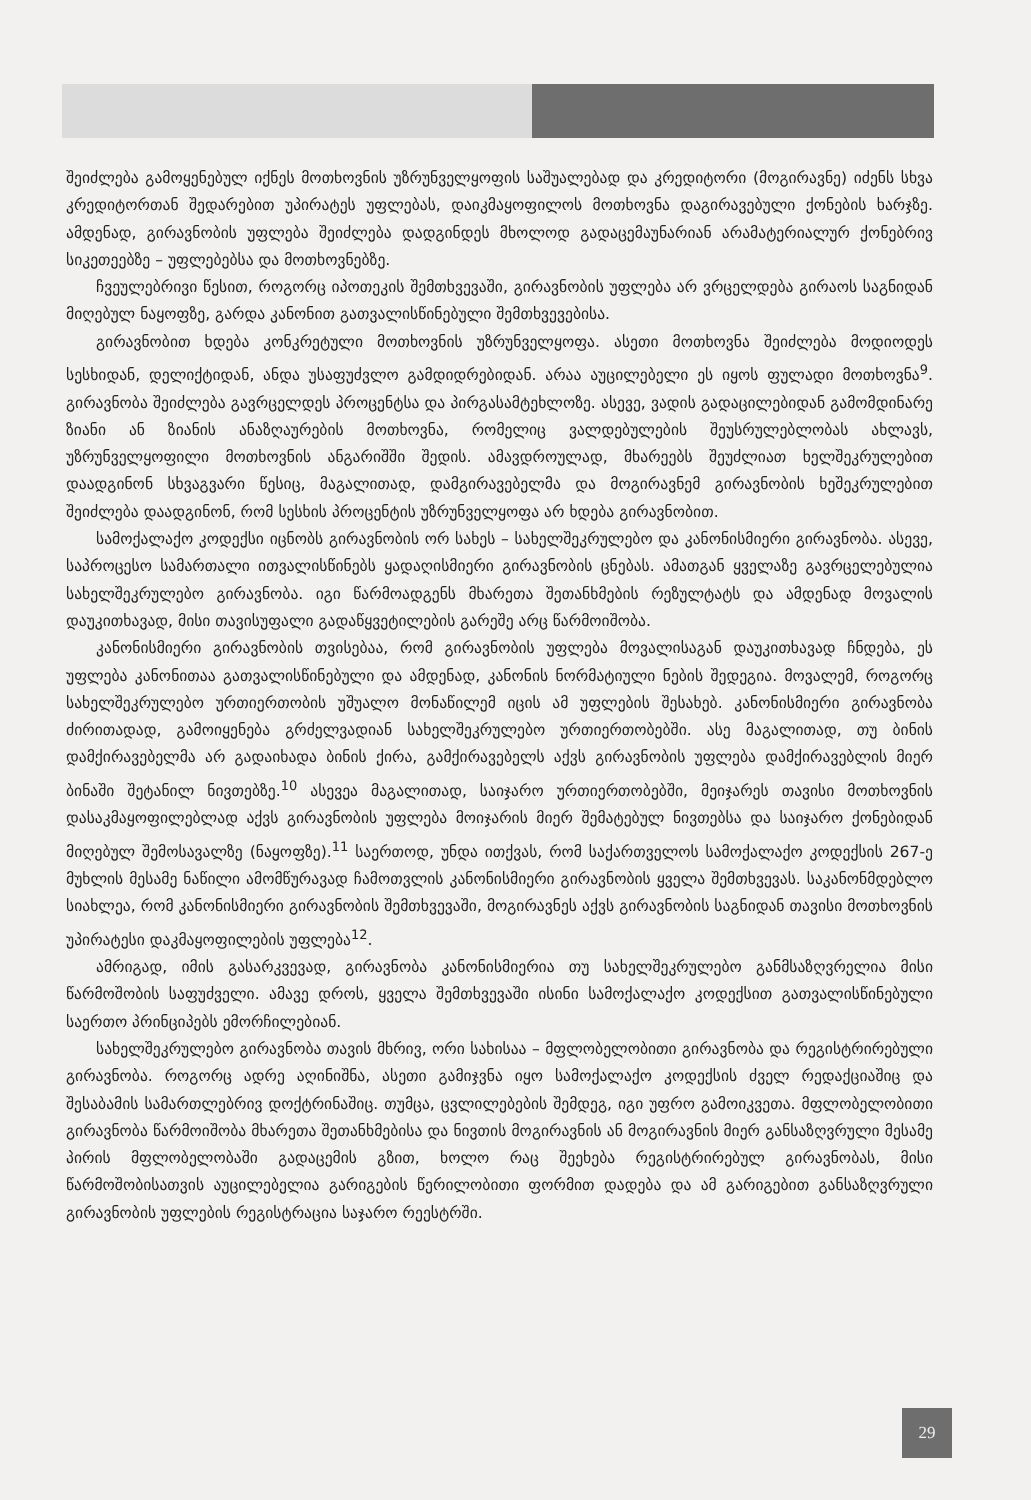შეიძლება გამოყენებულ იქნეს მოთხოვნის უზრუნველყოფის საშუალებად და კრედიტორი (მოგირავნე) იძენს სხვა კრედიტორთან შედარებით უპირატეს უფლებას, დაიკმაყოფილოს მოთხოვნა დაგირავებული ქონების ხარჯზე. ამდენად, გირავნობის უფლება შეიძლება დადგინდეს მხოლოდ გადაცემაუნარიან არამატერიალურ ქონებრივ სიკეთეებზე – უფლებებსა და მოთხოვნებზე.
ჩვეულებრივი წესით, როგორც იპოთეკის შემთხვევაში, გირავნობის უფლება არ ვრცელდება გირაოს საგნიდან მიღებულ ნაყოფზე, გარდა კანონით გათვალისწინებული შემთხვევებისა.
გირავნობით ხდება კონკრეტული მოთხოვნის უზრუნველყოფა. ასეთი მოთხოვნა შეიძლება მოდიოდეს სესხიდან, დელიქტიდან, ანდა უსაფუძვლო გამდიდრებიდან. არაა აუცილებელი ეს იყოს ფულადი მოთხოვნა<sup>9</sup>. გირავნობა შეიძლება გავრცელდეს პროცენტსა და პირგასამტეხლოზე. ასევე, ვადის გადაცილებიდან გამომდინარე ზიანი ან ზიანის ანაზღაურების მოთხოვნა, რომელიც ვალდებულების შეუსრულებლობას ახლავს, უზრუნველყოფილი მოთხოვნის ანგარიშში შედის. ამავდროულად, მხარეებს შეუძლიათ ხელშეკრულებით დაადგინონ სხვაგვარი წესიც, მაგალითად, დამგირავებელმა და მოგირავნემ გირავნობის ხეშეკრულებით შეიძლება დაადგინონ, რომ სესხის პროცენტის უზრუნველყოფა არ ხდება გირავნობით.
სამოქალაქო კოდექსი იცნობს გირავნობის ორ სახეს – სახელშეკრულებო და კანონისმიერი გირავნობა. ასევე, საპროცესო სამართალი ითვალისწინებს ყადაღისმიერი გირავნობის ცნებას. ამათგან ყველაზე გავრცელებულია სახელშეკრულებო გირავნობა. იგი წარმოადგენს მხარეთა შეთანხმების რეზულტატს და ამდენად მოვალის დაუკითხავად, მისი თავისუფალი გადაწყვეტილების გარეშე არც წარმოიშობა.
კანონისმიერი გირავნობის თვისებაა, რომ გირავნობის უფლება მოვალისაგან დაუკითხავად ჩნდება, ეს უფლება კანონითაა გათვალისწინებული და ამდენად, კანონის ნორმატიული ნების შედეგია. მოვალემ, როგორც სახელშეკრულებო ურთიერთობის უშუალო მონაწილემ იცის ამ უფლების შესახებ. კანონისმიერი გირავნობა ძირითადად, გამოიყენება გრძელვადიან სახელშეკრულებო ურთიერთობებში. ასე მაგალითად, თუ ბინის დამქირავებელმა არ გადაიხადა ბინის ქირა, გამქირავებელს აქვს გირავნობის უფლება დამქირავებლის მიერ ბინაში შეტანილ ნივთებზე.<sup>10</sup> ასევეა მაგალითად, საიჯარო ურთიერთობებში, მეიჯარეს თავისი მოთხოვნის დასაკმაყოფილებლად აქვს გირავნობის უფლება მოიჯარის მიერ შემატებულ ნივთებსა და საიჯარო ქონებიდან მიღებულ შემოსავალზე (ნაყოფზე).<sup>11</sup> საერთოდ, უნდა ითქვას, რომ საქართველოს სამოქალაქო კოდექსის 267-ე მუხლის მესამე ნაწილი ამომწურავად ჩამოთვლის კანონისმიერი გირავნობის ყველა შემთხვევას. საკანონმდებლო სიახლეა, რომ კანონისმიერი გირავნობის შემთხვევაში, მოგირავნეს აქვს გირავნობის საგნიდან თავისი მოთხოვნის უპირატესი დაკმაყოფილების უფლება<sup>12</sup>.
ამრიგად, იმის გასარკვევად, გირავნობა კანონისმიერია თუ სახელშეკრულებო განმსაზღვრელია მისი წარმოშობის საფუძველი. ამავე დროს, ყველა შემთხვევაში ისინი სამოქალაქო კოდექსით გათვალისწინებული საერთო პრინციპებს ემორჩილებიან.
სახელშეკრულებო გირავნობა თავის მხრივ, ორი სახისაა – მფლობელობითი გირავნობა და რეგისტრირებული გირავნობა. როგორც ადრე აღინიშნა, ასეთი გამიჯვნა იყო სამოქალაქო კოდექსის ძველ რედაქციაშიც და შესაბამის სამართლებრივ დოქტრინაშიც. თუმცა, ცვლილებების შემდეგ, იგი უფრო გამოიკვეთა. მფლობელობითი გირავნობა წარმოიშობა მხარეთა შეთანხმებისა და ნივთის მოგირავნის ან მოგირავნის მიერ განსაზღვრული მესამე პირის მფლობელობაში გადაცემის გზით, ხოლო რაც შეეხება რეგისტრირებულ გირავნობას, მისი წარმოშობისათვის აუცილებელია გარიგების წერილობითი ფორმით დადება და ამ გარიგებით განსაზღვრული გირავნობის უფლების რეგისტრაცია საჯარო რეესტრში.
29